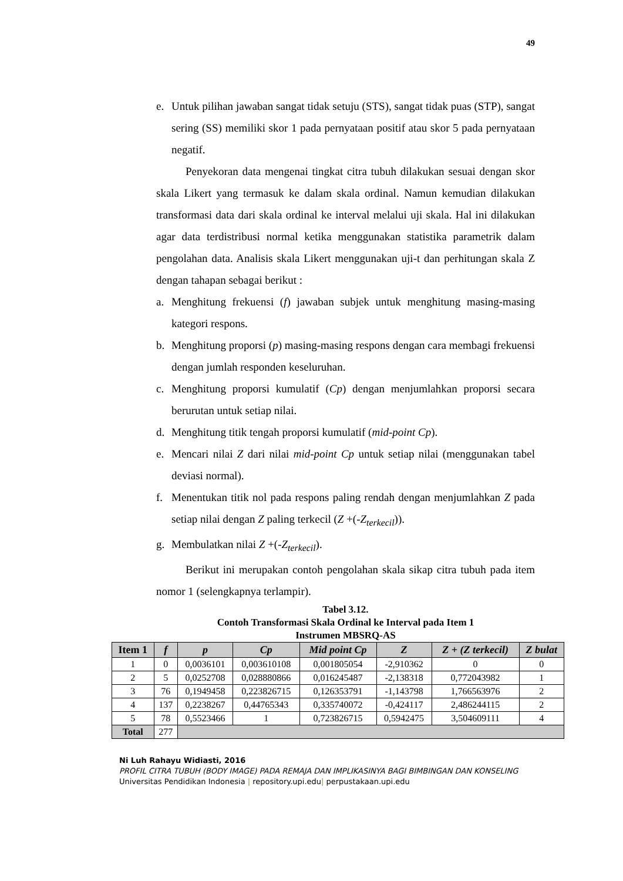49
e. Untuk pilihan jawaban sangat tidak setuju (STS), sangat tidak puas (STP), sangat sering (SS) memiliki skor 1 pada pernyataan positif atau skor 5 pada pernyataan negatif.
Penyekoran data mengenai tingkat citra tubuh dilakukan sesuai dengan skor skala Likert yang termasuk ke dalam skala ordinal. Namun kemudian dilakukan transformasi data dari skala ordinal ke interval melalui uji skala. Hal ini dilakukan agar data terdistribusi normal ketika menggunakan statistika parametrik dalam pengolahan data. Analisis skala Likert menggunakan uji-t dan perhitungan skala Z dengan tahapan sebagai berikut :
a. Menghitung frekuensi (f) jawaban subjek untuk menghitung masing-masing kategori respons.
b. Menghitung proporsi (p) masing-masing respons dengan cara membagi frekuensi dengan jumlah responden keseluruhan.
c. Menghitung proporsi kumulatif (Cp) dengan menjumlahkan proporsi secara berurutan untuk setiap nilai.
d. Menghitung titik tengah proporsi kumulatif (mid-point Cp).
e. Mencari nilai Z dari nilai mid-point Cp untuk setiap nilai (menggunakan tabel deviasi normal).
f. Menentukan titik nol pada respons paling rendah dengan menjumlahkan Z pada setiap nilai dengan Z paling terkecil (Z +(-Z<sub>terkecil</sub>)).
g. Membulatkan nilai Z +(-Z<sub>terkecil</sub>).
Berikut ini merupakan contoh pengolahan skala sikap citra tubuh pada item nomor 1 (selengkapnya terlampir).
Tabel 3.12.
Contoh Transformasi Skala Ordinal ke Interval pada Item 1
Instrumen MBSRQ-AS
| Item 1 | f | p | Cp | Mid point Cp | Z | Z + (Z terkecil) | Z bulat |
| --- | --- | --- | --- | --- | --- | --- | --- |
| 1 | 0 | 0,0036101 | 0,003610108 | 0,001805054 | -2,910362 | 0 | 0 |
| 2 | 5 | 0,0252708 | 0,028880866 | 0,016245487 | -2,138318 | 0,772043982 | 1 |
| 3 | 76 | 0,1949458 | 0,223826715 | 0,126353791 | -1,143798 | 1,766563976 | 2 |
| 4 | 137 | 0,2238267 | 0,44765343 | 0,335740072 | -0,424117 | 2,486244115 | 2 |
| 5 | 78 | 0,5523466 | 1 | 0,723826715 | 0,5942475 | 3,504609111 | 4 |
| Total | 277 | | | | | | |
Ni Luh Rahayu Widiasti, 2016
PROFIL CITRA TUBUH (BODY IMAGE) PADA REMAJA DAN IMPLIKASINYA BAGI BIMBINGAN DAN KONSELING
Universitas Pendidikan Indonesia | repository.upi.edu| perpustakaan.upi.edu